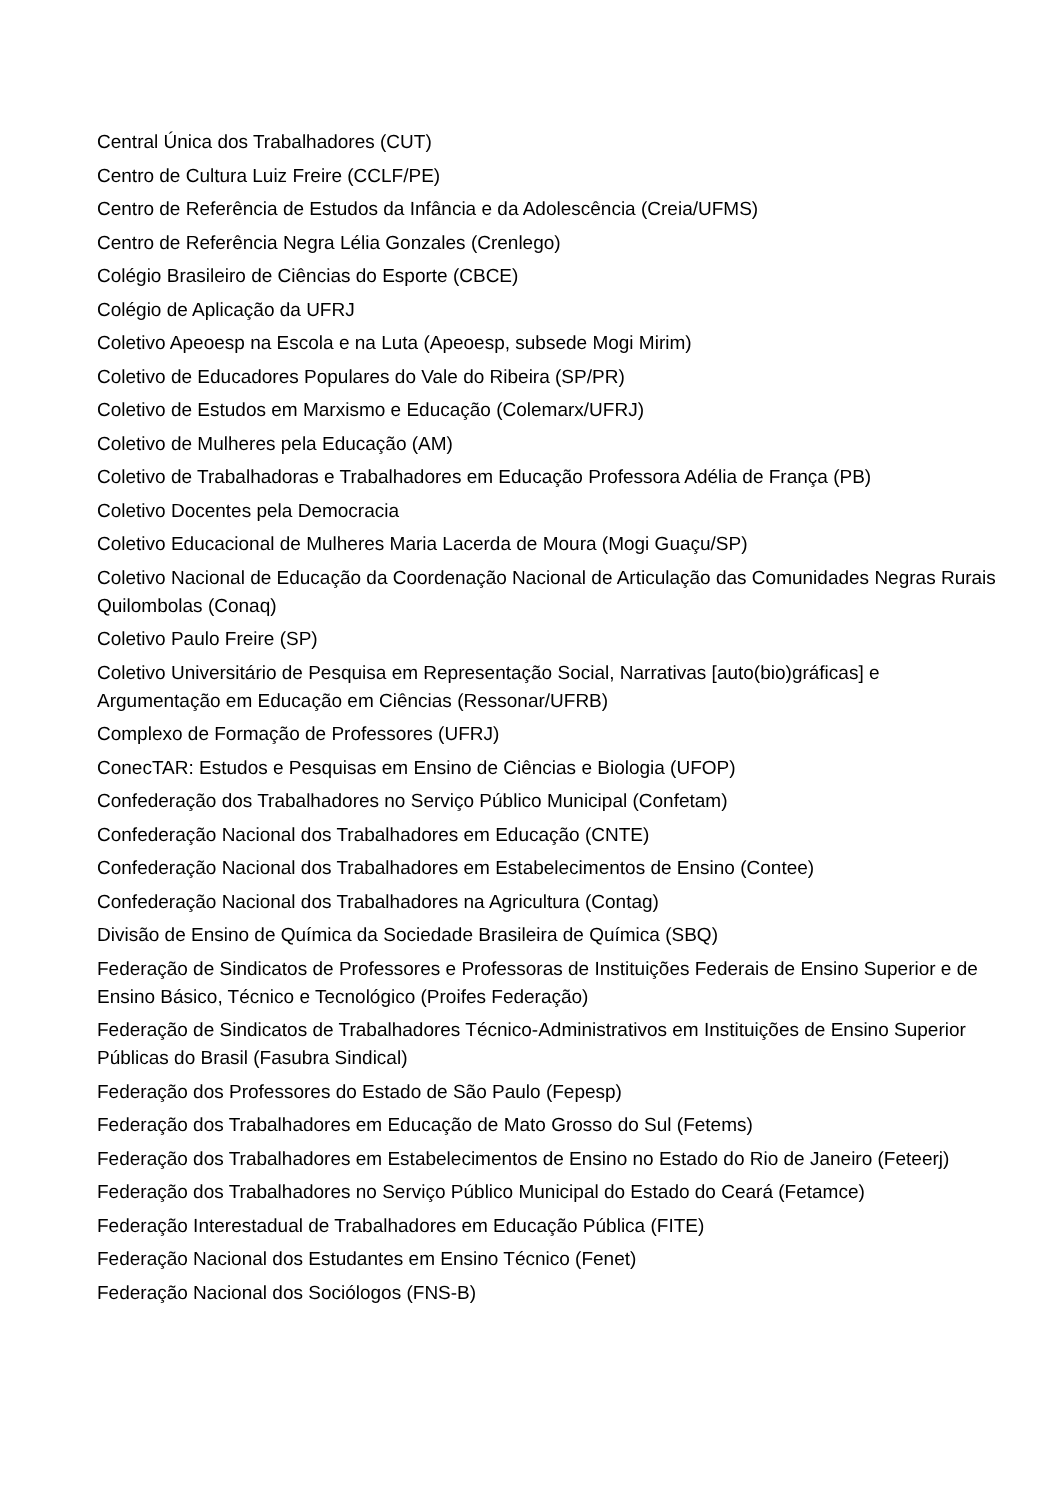Central Única dos Trabalhadores (CUT)
Centro de Cultura Luiz Freire (CCLF/PE)
Centro de Referência de Estudos da Infância e da Adolescência (Creia/UFMS)
Centro de Referência Negra Lélia Gonzales (Crenlego)
Colégio Brasileiro de Ciências do Esporte (CBCE)
Colégio de Aplicação da UFRJ
Coletivo Apeoesp na Escola e na Luta (Apeoesp, subsede Mogi Mirim)
Coletivo de Educadores Populares do Vale do Ribeira (SP/PR)
Coletivo de Estudos em Marxismo e Educação (Colemarx/UFRJ)
Coletivo de Mulheres pela Educação (AM)
Coletivo de Trabalhadoras e Trabalhadores em Educação Professora Adélia de França (PB)
Coletivo Docentes pela Democracia
Coletivo Educacional de Mulheres Maria Lacerda de Moura (Mogi Guaçu/SP)
Coletivo Nacional de Educação da Coordenação Nacional de Articulação das Comunidades Negras Rurais Quilombolas (Conaq)
Coletivo Paulo Freire (SP)
Coletivo Universitário de Pesquisa em Representação Social, Narrativas [auto(bio)gráficas] e Argumentação em Educação em Ciências (Ressonar/UFRB)
Complexo de Formação de Professores (UFRJ)
ConecTAR: Estudos e Pesquisas em Ensino de Ciências e Biologia (UFOP)
Confederação dos Trabalhadores no Serviço Público Municipal (Confetam)
Confederação Nacional dos Trabalhadores em Educação (CNTE)
Confederação Nacional dos Trabalhadores em Estabelecimentos de Ensino (Contee)
Confederação Nacional dos Trabalhadores na Agricultura (Contag)
Divisão de Ensino de Química da Sociedade Brasileira de Química (SBQ)
Federação de Sindicatos de Professores e Professoras de Instituições Federais de Ensino Superior e de Ensino Básico, Técnico e Tecnológico (Proifes Federação)
Federação de Sindicatos de Trabalhadores Técnico-Administrativos em Instituições de Ensino Superior Públicas do Brasil (Fasubra Sindical)
Federação dos Professores do Estado de São Paulo (Fepesp)
Federação dos Trabalhadores em Educação de Mato Grosso do Sul (Fetems)
Federação dos Trabalhadores em Estabelecimentos de Ensino no Estado do Rio de Janeiro (Feteerj)
Federação dos Trabalhadores no Serviço Público Municipal do Estado do Ceará (Fetamce)
Federação Interestadual de Trabalhadores em Educação Pública (FITE)
Federação Nacional dos Estudantes em Ensino Técnico (Fenet)
Federação Nacional dos Sociólogos (FNS-B)